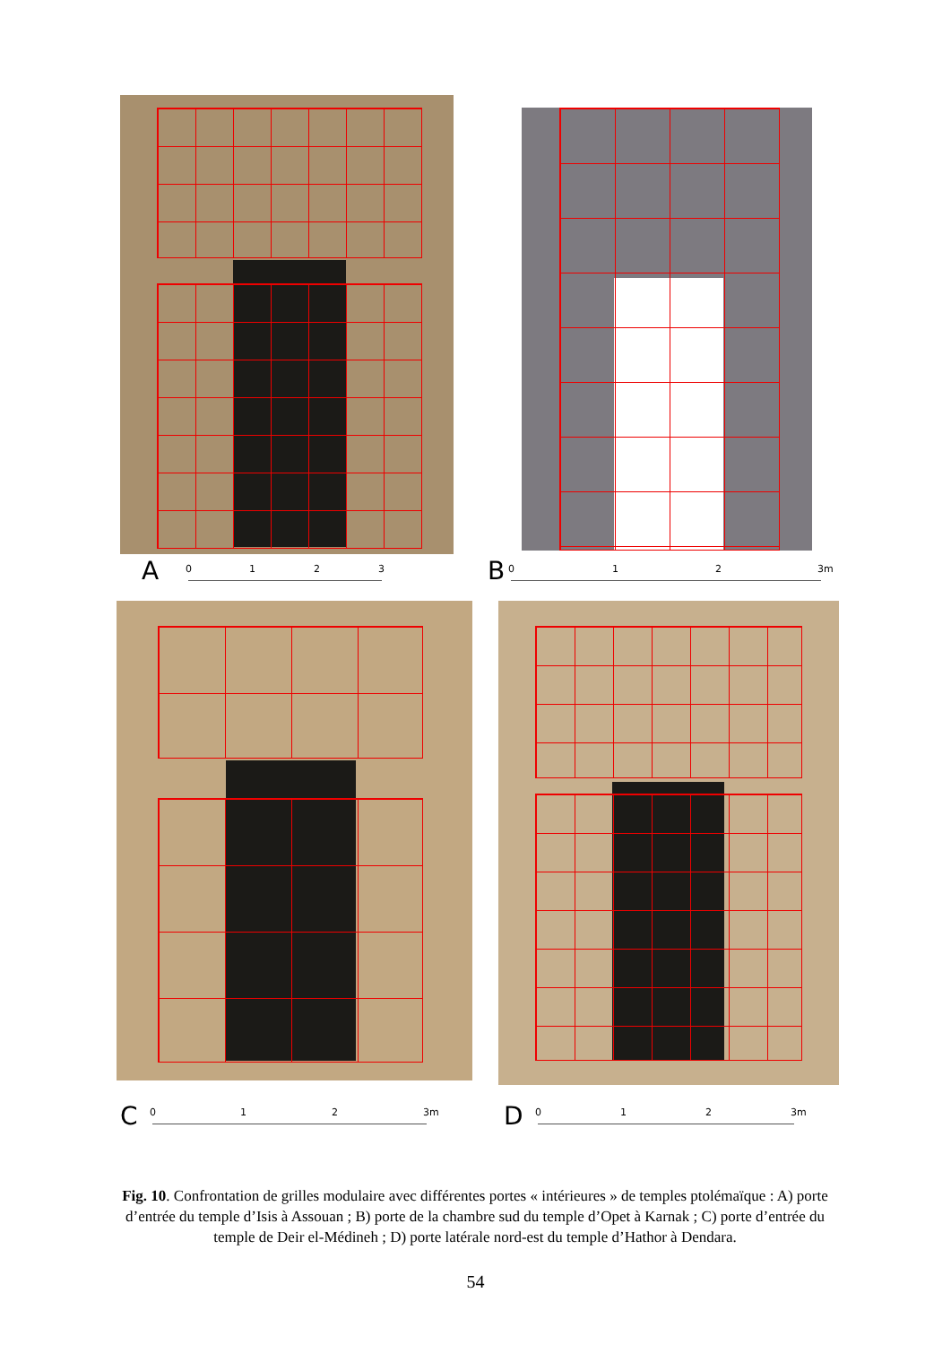A 0 1 2 3 B 0 1 2 3m
C 0 1 2 3m D 0 1 2 3m
Fig. 10. Confrontation de grilles modulaire avec différentes portes « intérieures » de temples ptolémaïque : A) porte d’entrée du temple d’Isis à Assouan ; B) porte de la chambre sud du temple d’Opet à Karnak ; C) porte d’entrée du temple de Deir el-Médineh ; D) porte latérale nord-est du temple d’Hathor à Dendara.
54